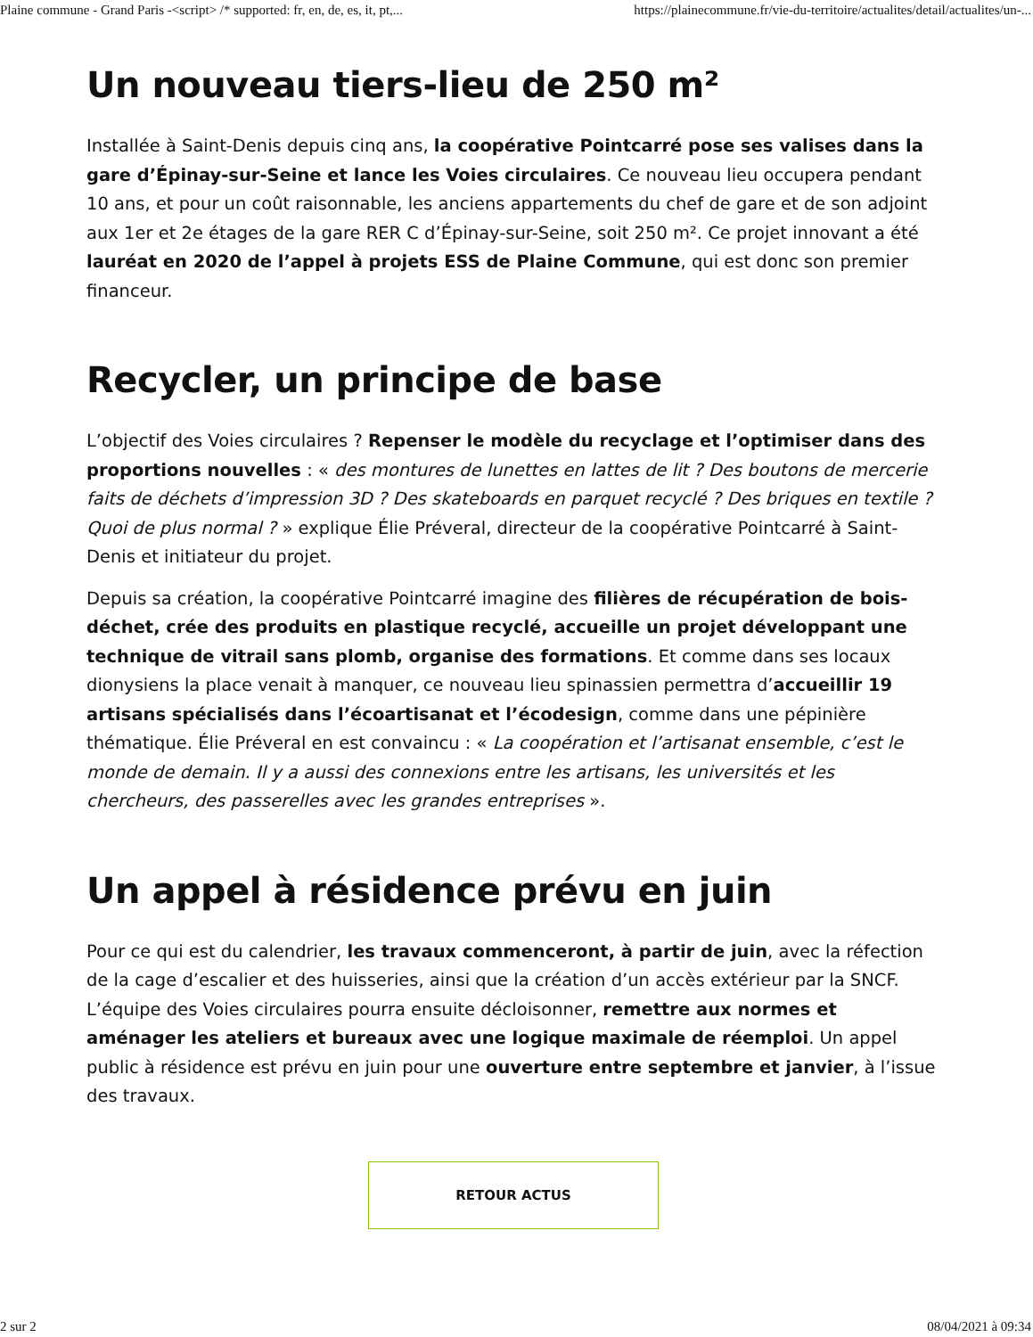Plaine commune - Grand Paris -<script> /* supported: fr, en, de, es, it, pt,... https://plainecommune.fr/vie-du-territoire/actualites/detail/actualites/un-...
Un nouveau tiers-lieu de 250 m²
Installée à Saint-Denis depuis cinq ans, la coopérative Pointcarré pose ses valises dans la gare d’Épinay-sur-Seine et lance les Voies circulaires. Ce nouveau lieu occupera pendant 10 ans, et pour un coût raisonnable, les anciens appartements du chef de gare et de son adjoint aux 1er et 2e étages de la gare RER C d’Épinay-sur-Seine, soit 250 m². Ce projet innovant a été lauréat en 2020 de l’appel à projets ESS de Plaine Commune, qui est donc son premier financeur.
Recycler, un principe de base
L’objectif des Voies circulaires ? Repenser le modèle du recyclage et l’optimiser dans des proportions nouvelles : « des montures de lunettes en lattes de lit ? Des boutons de mercerie faits de déchets d’impression 3D ? Des skateboards en parquet recyclé ? Des briques en textile ? Quoi de plus normal ? » explique Élie Préveral, directeur de la coopérative Pointcarré à Saint-Denis et initiateur du projet.
Depuis sa création, la coopérative Pointcarré imagine des filières de récupération de bois-déchet, crée des produits en plastique recyclé, accueille un projet développant une technique de vitrail sans plomb, organise des formations. Et comme dans ses locaux dionysiens la place venait à manquer, ce nouveau lieu spinassien permettra d’accueillir 19 artisans spécialisés dans l’écoartisanat et l’écodesign, comme dans une pépinière thématique. Élie Préveral en est convaincu : « La coopération et l’artisanat ensemble, c’est le monde de demain. Il y a aussi des connexions entre les artisans, les universités et les chercheurs, des passerelles avec les grandes entreprises ».
Un appel à résidence prévu en juin
Pour ce qui est du calendrier, les travaux commenceront, à partir de juin, avec la réfection de la cage d’escalier et des huisseries, ainsi que la création d’un accès extérieur par la SNCF. L’équipe des Voies circulaires pourra ensuite décloisonner, remettre aux normes et aménager les ateliers et bureaux avec une logique maximale de réemploi. Un appel public à résidence est prévu en juin pour une ouverture entre septembre et janvier, à l’issue des travaux.
RETOUR ACTUS
2 sur 2 08/04/2021 à 09:34